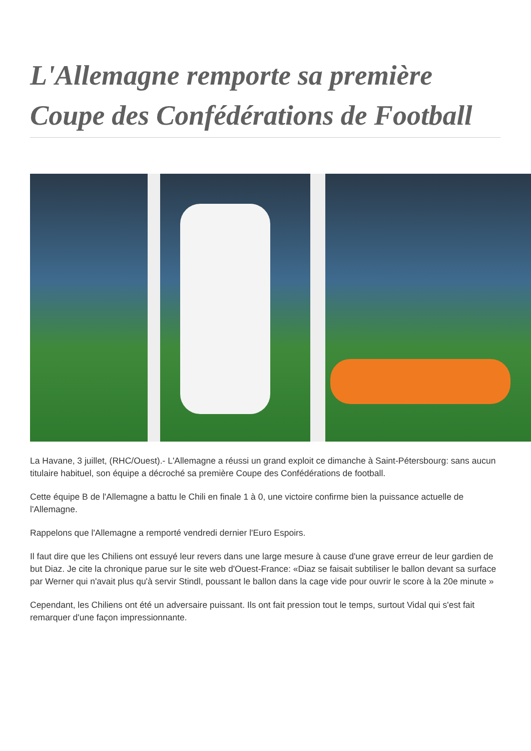L'Allemagne remporte sa première Coupe des Confédérations de Football
La Havane, 3 juillet, (RHC/Ouest).- L'Allemagne a réussi un grand exploit ce dimanche à Saint-Pétersbourg: sans aucun titulaire habituel, son équipe a décroché sa première Coupe des Confédérations de football.
Cette équipe B de l'Allemagne a battu le Chili en finale 1 à 0, une victoire confirme bien la puissance actuelle de l'Allemagne.
Rappelons que l'Allemagne a remporté vendredi dernier l'Euro Espoirs.
Il faut dire que les Chiliens ont essuyé leur revers dans une large mesure à cause d'une grave erreur de leur gardien de but Diaz. Je cite la chronique parue sur le site web d'Ouest-France: «Diaz se faisait subtiliser le ballon devant sa surface par Werner qui n'avait plus qu'à servir Stindl, poussant le ballon dans la cage vide pour ouvrir le score à la 20e minute »
Cependant, les Chiliens ont été un adversaire puissant. Ils ont fait pression tout le temps, surtout Vidal qui s'est fait remarquer d'une façon impressionnante.